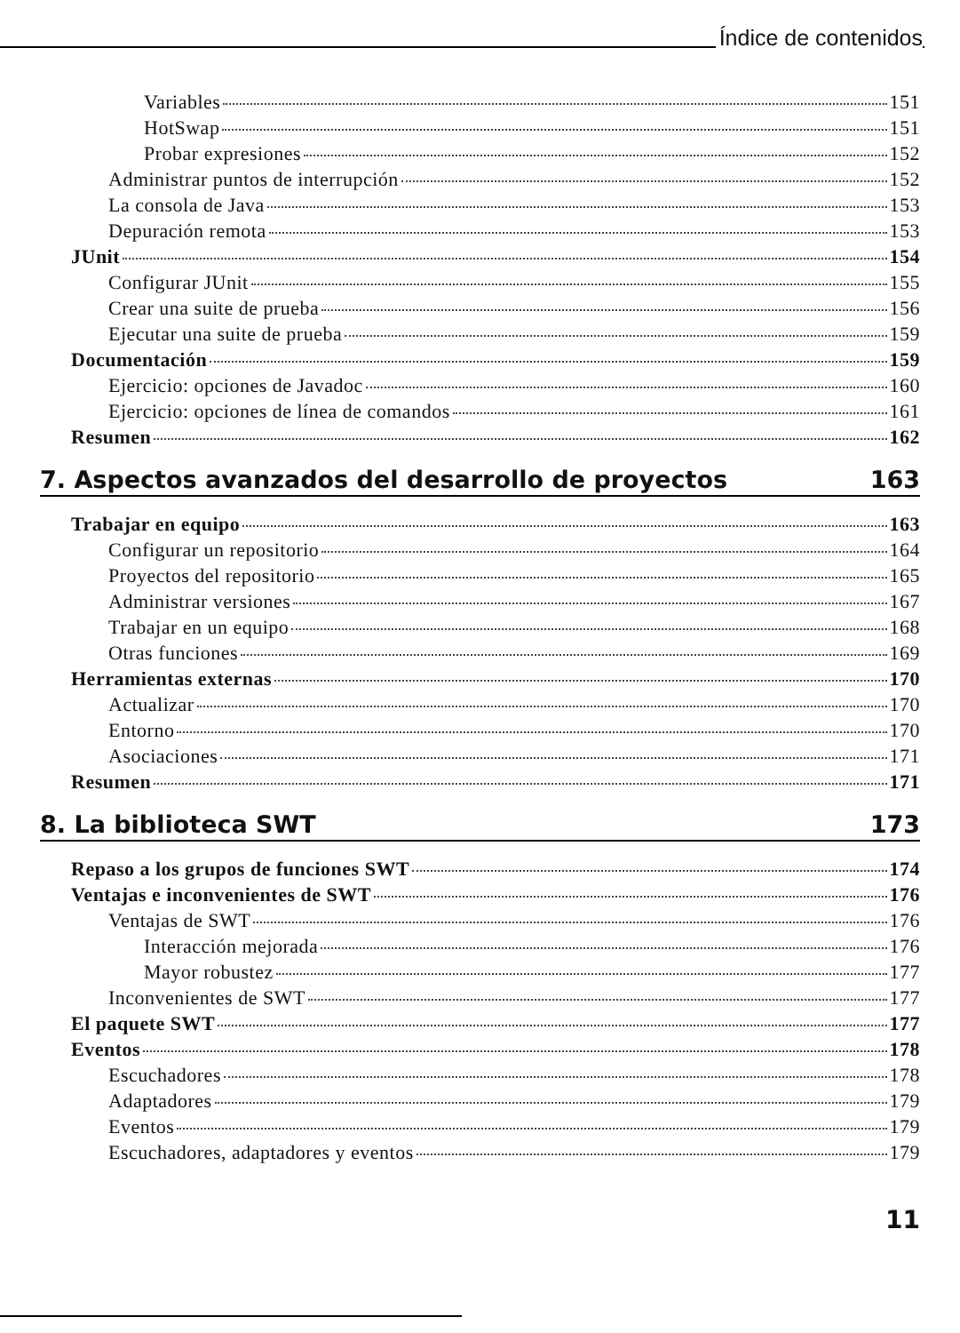Índice de contenidos
Variables 151
HotSwap 151
Probar expresiones 152
Administrar puntos de interrupción 152
La consola de Java 153
Depuración remota 153
JUnit 154
Configurar JUnit 155
Crear una suite de prueba 156
Ejecutar una suite de prueba 159
Documentación 159
Ejercicio: opciones de Javadoc 160
Ejercicio: opciones de línea de comandos 161
Resumen 162
7. Aspectos avanzados del desarrollo de proyectos 163
Trabajar en equipo 163
Configurar un repositorio 164
Proyectos del repositorio 165
Administrar versiones 167
Trabajar en un equipo 168
Otras funciones 169
Herramientas externas 170
Actualizar 170
Entorno 170
Asociaciones 171
Resumen 171
8. La biblioteca SWT 173
Repaso a los grupos de funciones SWT 174
Ventajas e inconvenientes de SWT 176
Ventajas de SWT 176
Interacción mejorada 176
Mayor robustez 177
Inconvenientes de SWT 177
El paquete SWT 177
Eventos 178
Escuchadores 178
Adaptadores 179
Eventos 179
Escuchadores, adaptadores y eventos 179
11